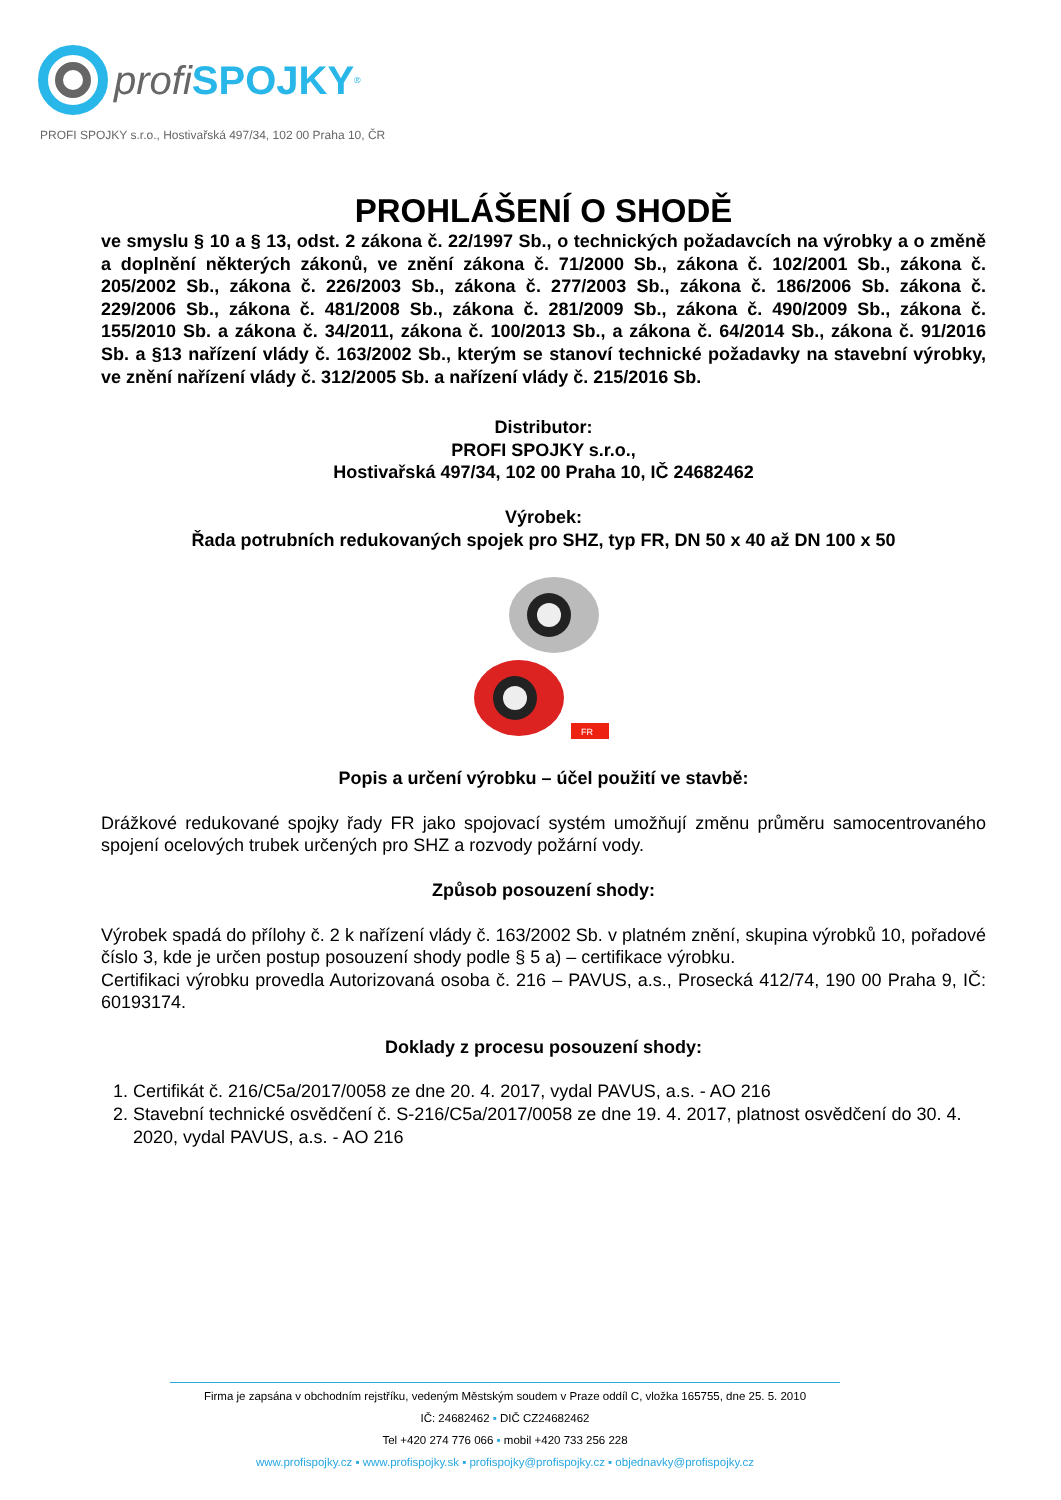profi SPOJKY<sup>®</sup>
PROFI SPOJKY s.r.o., Hostivařská 497/34, 102 00 Praha 10, ČR
PROHLÁŠENÍ O SHODĚ
ve smyslu § 10 a § 13, odst. 2 zákona č. 22/1997 Sb., o technických požadavcích na výrobky a o změně a doplnění některých zákonů, ve znění zákona č. 71/2000 Sb., zákona č. 102/2001 Sb., zákona č. 205/2002 Sb., zákona č. 226/2003 Sb., zákona č. 277/2003 Sb., zákona č. 186/2006 Sb. zákona č. 229/2006 Sb., zákona č. 481/2008 Sb., zákona č. 281/2009 Sb., zákona č. 490/2009 Sb., zákona č. 155/2010 Sb. a zákona č. 34/2011, zákona č. 100/2013 Sb., a zákona č. 64/2014 Sb., zákona č. 91/2016 Sb. a §13 nařízení vlády č. 163/2002 Sb., kterým se stanoví technické požadavky na stavební výrobky, ve znění nařízení vlády č. 312/2005 Sb. a nařízení vlády č. 215/2016 Sb.
Distributor:
PROFI SPOJKY s.r.o.,
Hostivařská 497/34, 102 00 Praha 10, IČ 24682462
Výrobek:
Řada potrubních redukovaných spojek pro SHZ, typ FR, DN 50 x 40 až DN 100 x 50
FR
Popis a určení výrobku – účel použití ve stavbě:
Drážkové redukované spojky řady FR jako spojovací systém umožňují změnu průměru samocentrovaného spojení ocelových trubek určených pro SHZ a rozvody požární vody.
Způsob posouzení shody:
Výrobek spadá do přílohy č. 2 k nařízení vlády č. 163/2002 Sb. v platném znění, skupina výrobků 10, pořadové číslo 3, kde je určen postup posouzení shody podle § 5 a) – certifikace výrobku.
Certifikaci výrobku provedla Autorizovaná osoba č. 216 – PAVUS, a.s., Prosecká 412/74, 190 00 Praha 9, IČ: 60193174.
Doklady z procesu posouzení shody:
1. Certifikát č. 216/C5a/2017/0058 ze dne 20. 4. 2017, vydal PAVUS, a.s. - AO 216
2. Stavební technické osvědčení č. S-216/C5a/2017/0058 ze dne 19. 4. 2017, platnost osvědčení do 30. 4. 2020, vydal PAVUS, a.s. - AO 216
Firma je zapsána v obchodním rejstříku, vedeným Městským soudem v Praze oddíl C, vložka 165755, dne 25. 5. 2010
IČ: 24682462 ▪ DIČ CZ24682462
Tel +420 274 776 066 ▪ mobil +420 733 256 228
www.profispojky.cz ▪ www.profispojky.sk ▪ profispojky@profispojky.cz ▪ objednavky@profispojky.cz